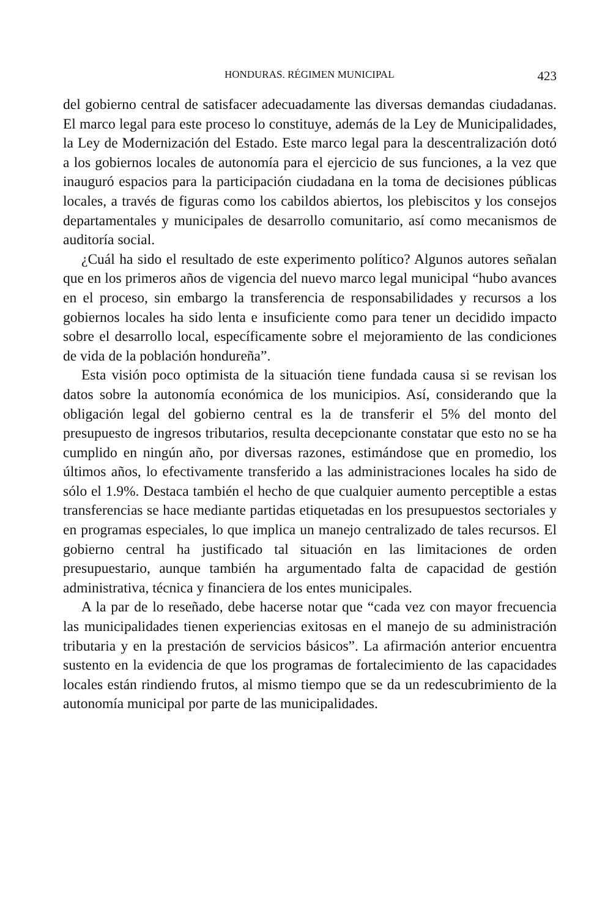HONDURAS. RÉGIMEN MUNICIPAL 423
del gobierno central de satisfacer adecuadamente las diversas demandas ciudadanas. El marco legal para este proceso lo constituye, además de la Ley de Municipalidades, la Ley de Modernización del Estado. Este marco legal para la descentralización dotó a los gobiernos locales de autonomía para el ejercicio de sus funciones, a la vez que inauguró espacios para la participación ciudadana en la toma de decisiones públicas locales, a través de figuras como los cabildos abiertos, los plebiscitos y los consejos departamentales y municipales de desarrollo comunitario, así como mecanismos de auditoría social.
¿Cuál ha sido el resultado de este experimento político? Algunos autores señalan que en los primeros años de vigencia del nuevo marco legal municipal “hubo avances en el proceso, sin embargo la transferencia de responsabilidades y recursos a los gobiernos locales ha sido lenta e insuficiente como para tener un decidido impacto sobre el desarrollo local, específicamente sobre el mejoramiento de las condiciones de vida de la población hondureña”.
Esta visión poco optimista de la situación tiene fundada causa si se revisan los datos sobre la autonomía económica de los municipios. Así, considerando que la obligación legal del gobierno central es la de transferir el 5% del monto del presupuesto de ingresos tributarios, resulta decepcionante constatar que esto no se ha cumplido en ningún año, por diversas razones, estimándose que en promedio, los últimos años, lo efectivamente transferido a las administraciones locales ha sido de sólo el 1.9%. Destaca también el hecho de que cualquier aumento perceptible a estas transferencias se hace mediante partidas etiquetadas en los presupuestos sectoriales y en programas especiales, lo que implica un manejo centralizado de tales recursos. El gobierno central ha justificado tal situación en las limitaciones de orden presupuestario, aunque también ha argumentado falta de capacidad de gestión administrativa, técnica y financiera de los entes municipales.
A la par de lo reseñado, debe hacerse notar que “cada vez con mayor frecuencia las municipalidades tienen experiencias exitosas en el manejo de su administración tributaria y en la prestación de servicios básicos”. La afirmación anterior encuentra sustento en la evidencia de que los programas de fortalecimiento de las capacidades locales están rindiendo frutos, al mismo tiempo que se da un redescubrimiento de la autonomía municipal por parte de las municipalidades.